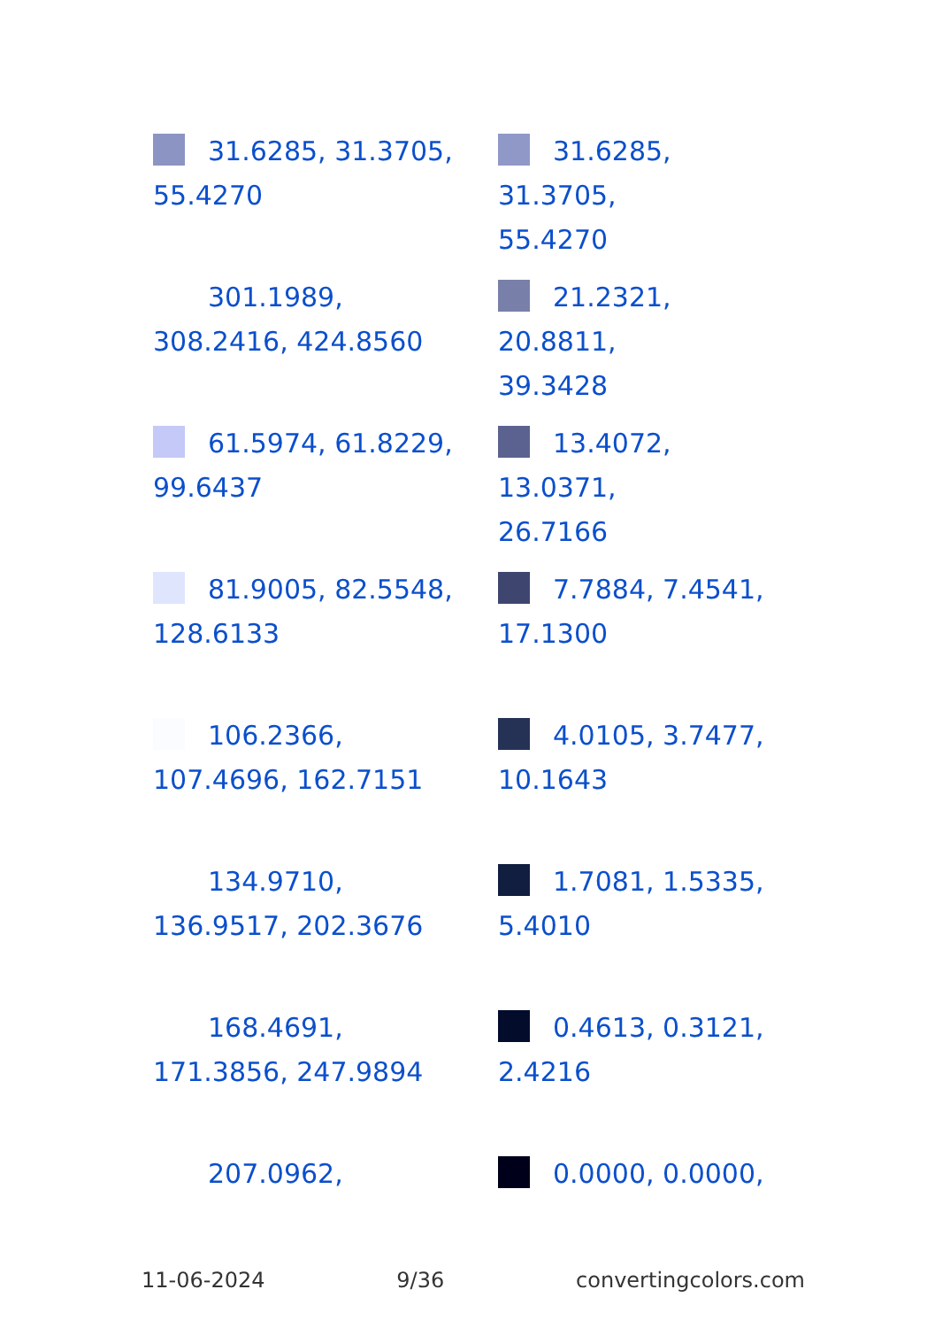31.6285, 31.3705,
55.4270
31.6285, 31.3705,
55.4270
301.1989,
308.2416, 424.8560
21.2321, 20.8811,
39.3428
61.5974, 61.8229,
99.6437
13.4072, 13.0371,
26.7166
81.9005, 82.5548,
128.6133
7.7884, 7.4541,
17.1300
106.2366,
107.4696, 162.7151
4.0105, 3.7477,
10.1643
134.9710,
136.9517, 202.3676
1.7081, 1.5335,
5.4010
168.4691,
171.3856, 247.9894
0.4613, 0.3121,
2.4216
207.0962,
0.0000, 0.0000,
11-06-2024 9/36 convertingcolors.com